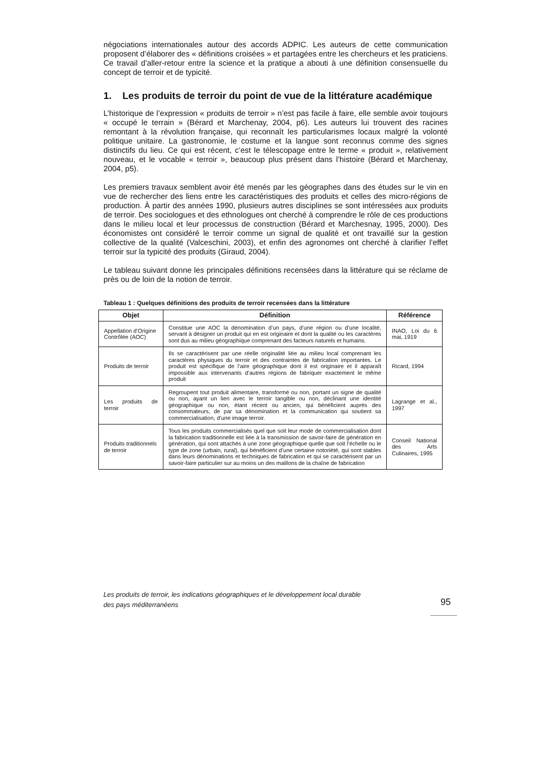négociations internationales autour des accords ADPIC. Les auteurs de cette communication proposent d’élaborer des « définitions croisées » et partagées entre les chercheurs et les praticiens. Ce travail d’aller-retour entre la science et la pratique a abouti à une définition consensuelle du concept de terroir et de typicité.
1. Les produits de terroir du point de vue de la littérature académique
L’historique de l’expression « produits de terroir » n’est pas facile à faire, elle semble avoir toujours « occupé le terrain » (Bérard et Marchenay, 2004, p6). Les auteurs lui trouvent des racines remontant à la révolution française, qui reconnaît les particularismes locaux malgré la volonté politique unitaire. La gastronomie, le costume et la langue sont reconnus comme des signes distinctifs du lieu. Ce qui est récent, c’est le télescopage entre le terme « produit », relativement nouveau, et le vocable « terroir », beaucoup plus présent dans l’histoire (Bérard et Marchenay, 2004, p5).
Les premiers travaux semblent avoir été menés par les géographes dans des études sur le vin en vue de rechercher des liens entre les caractéristiques des produits et celles des micro-régions de production. À partir des années 1990, plusieurs autres disciplines se sont intéressées aux produits de terroir. Des sociologues et des ethnologues ont cherché à comprendre le rôle de ces productions dans le milieu local et leur processus de construction (Bérard et Marchesnay, 1995, 2000). Des économistes ont considéré le terroir comme un signal de qualité et ont travaillé sur la gestion collective de la qualité (Valceschini, 2003), et enfin des agronomes ont cherché à clarifier l’effet terroir sur la typicité des produits (Giraud, 2004).
Le tableau suivant donne les principales définitions recensées dans la littérature qui se réclame de près ou de loin de la notion de terroir.
Tableau 1 : Quelques définitions des produits de terroir recensées dans la littérature
| Objet | Définition | Référence |
| --- | --- | --- |
| Appellation d’Origine Contrôlée (AOC) | Constitue une AOC la dénomination d’un pays, d’une région ou d’une localité, servant à désigner un produit qui en est originaire et dont la qualité ou les caractères sont dus au milieu géographique comprenant des facteurs naturels et humains. | INAO, Loi du 6 mai, 1919 |
| Produits de terroir | Ils se caractérisent par une réelle originalité liée au milieu local comprenant les caractères physiques du terroir et des contraintes de fabrication importantes. Le produit est spécifique de l’aire géographique dont il est originaire et il apparaît impossible aux intervenants d’autres régions de fabriquer exactement le même produit | Ricard, 1994 |
| Les produits de terroir | Regroupent tout produit alimentaire, transformé ou non, portant un signe de qualité ou non, ayant un lien avec le terroir tangible ou non, déclinant une identité géographique ou non, étant récent ou ancien, qui bénéficient auprès des consommateurs, de par sa dénomination et la communication qui soutient sa commercialisation, d’une image terroir. | Lagrange et al., 1997 |
| Produits traditionnels de terroir | Tous les produits commercialisés quel que soit leur mode de commercialisation dont la fabrication traditionnelle est liée à la transmission de savoir-faire de génération en génération, qui sont attachés à une zone géographique quelle que soit l’échelle ou le type de zone (urbain, rural), qui bénéficient d’une certaine notoriété, qui sont stables dans leurs dénominations et techniques de fabrication et qui se caractérisent par un savoir-faire particulier sur au moins un des maillons de la chaîne de fabrication | Conseil National des Arts Culinaires, 1995 |
Les produits de terroir, les indications géographiques et le développement local durable
des pays méditerranéens
95